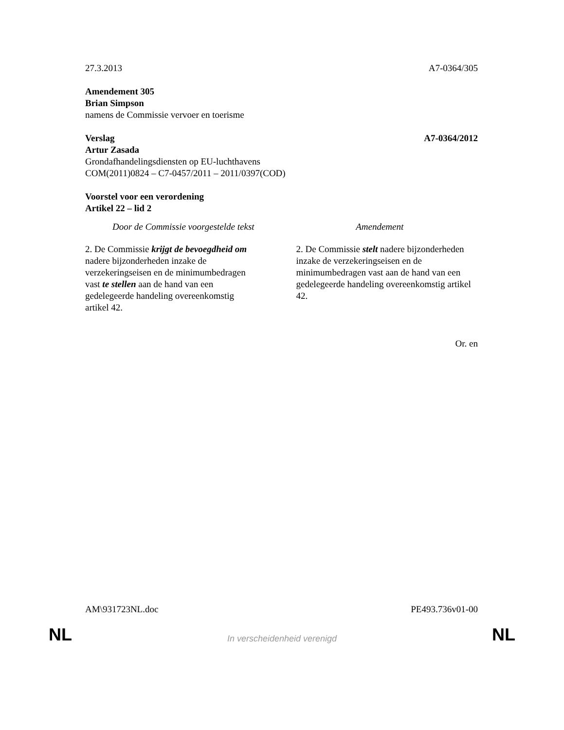27.3.2013 A7-0364/305
Amendement 305
Brian Simpson
namens de Commissie vervoer en toerisme
Verslag A7-0364/2012
Artur Zasada
Grondafhandelingsdiensten op EU-luchthavens
COM(2011)0824 – C7-0457/2011 – 2011/0397(COD)
Voorstel voor een verordening
Artikel 22 – lid 2
| Door de Commissie voorgestelde tekst | Amendement |
| --- | --- |
| 2. De Commissie krijgt de bevoegdheid om nadere bijzonderheden inzake de verzekeringseisen en de minimumbedragen vast te stellen aan de hand van een gedelegeerde handeling overeenkomstig artikel 42. | 2. De Commissie stelt nadere bijzonderheden inzake de verzekeringseisen en de minimumbedragen vast aan de hand van een gedelegeerde handeling overeenkomstig artikel 42. |
Or. en
AM\931723NL.doc PE493.736v01-00
NL
In verscheidenheid verenigd NL